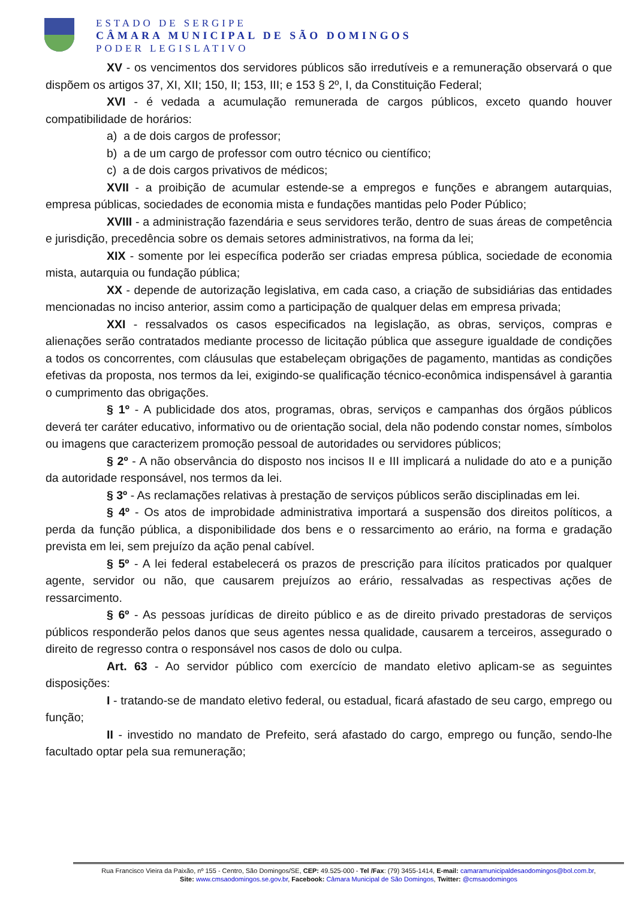ESTADO DE SERGIPE
CÂMARA MUNICIPAL DE SÃO DOMINGOS
PODER LEGISLATIVO
XV - os vencimentos dos servidores públicos são irredutíveis e a remuneração observará o que dispõem os artigos 37, XI, XII; 150, II; 153, III; e 153 § 2º, I, da Constituição Federal;
XVI - é vedada a acumulação remunerada de cargos públicos, exceto quando houver compatibilidade de horários:
a) a de dois cargos de professor;
b) a de um cargo de professor com outro técnico ou científico;
c) a de dois cargos privativos de médicos;
XVII - a proibição de acumular estende-se a empregos e funções e abrangem autarquias, empresa públicas, sociedades de economia mista e fundações mantidas pelo Poder Público;
XVIII - a administração fazendária e seus servidores terão, dentro de suas áreas de competência e jurisdição, precedência sobre os demais setores administrativos, na forma da lei;
XIX - somente por lei específica poderão ser criadas empresa pública, sociedade de economia mista, autarquia ou fundação pública;
XX - depende de autorização legislativa, em cada caso, a criação de subsidiárias das entidades mencionadas no inciso anterior, assim como a participação de qualquer delas em empresa privada;
XXI - ressalvados os casos especificados na legislação, as obras, serviços, compras e alienações serão contratados mediante processo de licitação pública que assegure igualdade de condições a todos os concorrentes, com cláusulas que estabeleçam obrigações de pagamento, mantidas as condições efetivas da proposta, nos termos da lei, exigindo-se qualificação técnico-econômica indispensável à garantia o cumprimento das obrigações.
§ 1º - A publicidade dos atos, programas, obras, serviços e campanhas dos órgãos públicos deverá ter caráter educativo, informativo ou de orientação social, dela não podendo constar nomes, símbolos ou imagens que caracterizem promoção pessoal de autoridades ou servidores públicos;
§ 2º - A não observância do disposto nos incisos II e III implicará a nulidade do ato e a punição da autoridade responsável, nos termos da lei.
§ 3º - As reclamações relativas à prestação de serviços públicos serão disciplinadas em lei.
§ 4º - Os atos de improbidade administrativa importará a suspensão dos direitos políticos, a perda da função pública, a disponibilidade dos bens e o ressarcimento ao erário, na forma e gradação prevista em lei, sem prejuízo da ação penal cabível.
§ 5º - A lei federal estabelecerá os prazos de prescrição para ilícitos praticados por qualquer agente, servidor ou não, que causarem prejuízos ao erário, ressalvadas as respectivas ações de ressarcimento.
§ 6º - As pessoas jurídicas de direito público e as de direito privado prestadoras de serviços públicos responderão pelos danos que seus agentes nessa qualidade, causarem a terceiros, assegurado o direito de regresso contra o responsável nos casos de dolo ou culpa.
Art. 63 - Ao servidor público com exercício de mandato eletivo aplicam-se as seguintes disposições:
I - tratando-se de mandato eletivo federal, ou estadual, ficará afastado de seu cargo, emprego ou função;
II - investido no mandato de Prefeito, será afastado do cargo, emprego ou função, sendo-lhe facultado optar pela sua remuneração;
Rua Francisco Vieira da Paixão, nº 155 - Centro, São Domingos/SE, CEP: 49.525-000 - Tel /Fax: (79) 3455-1414, E-mail: camaramunicipaldesaodomingos@bol.com.br,
Site: www.cmsaodomingos.se.gov.br, Facebook: Câmara Municipal de São Domingos, Twitter: @cmsaodomingos